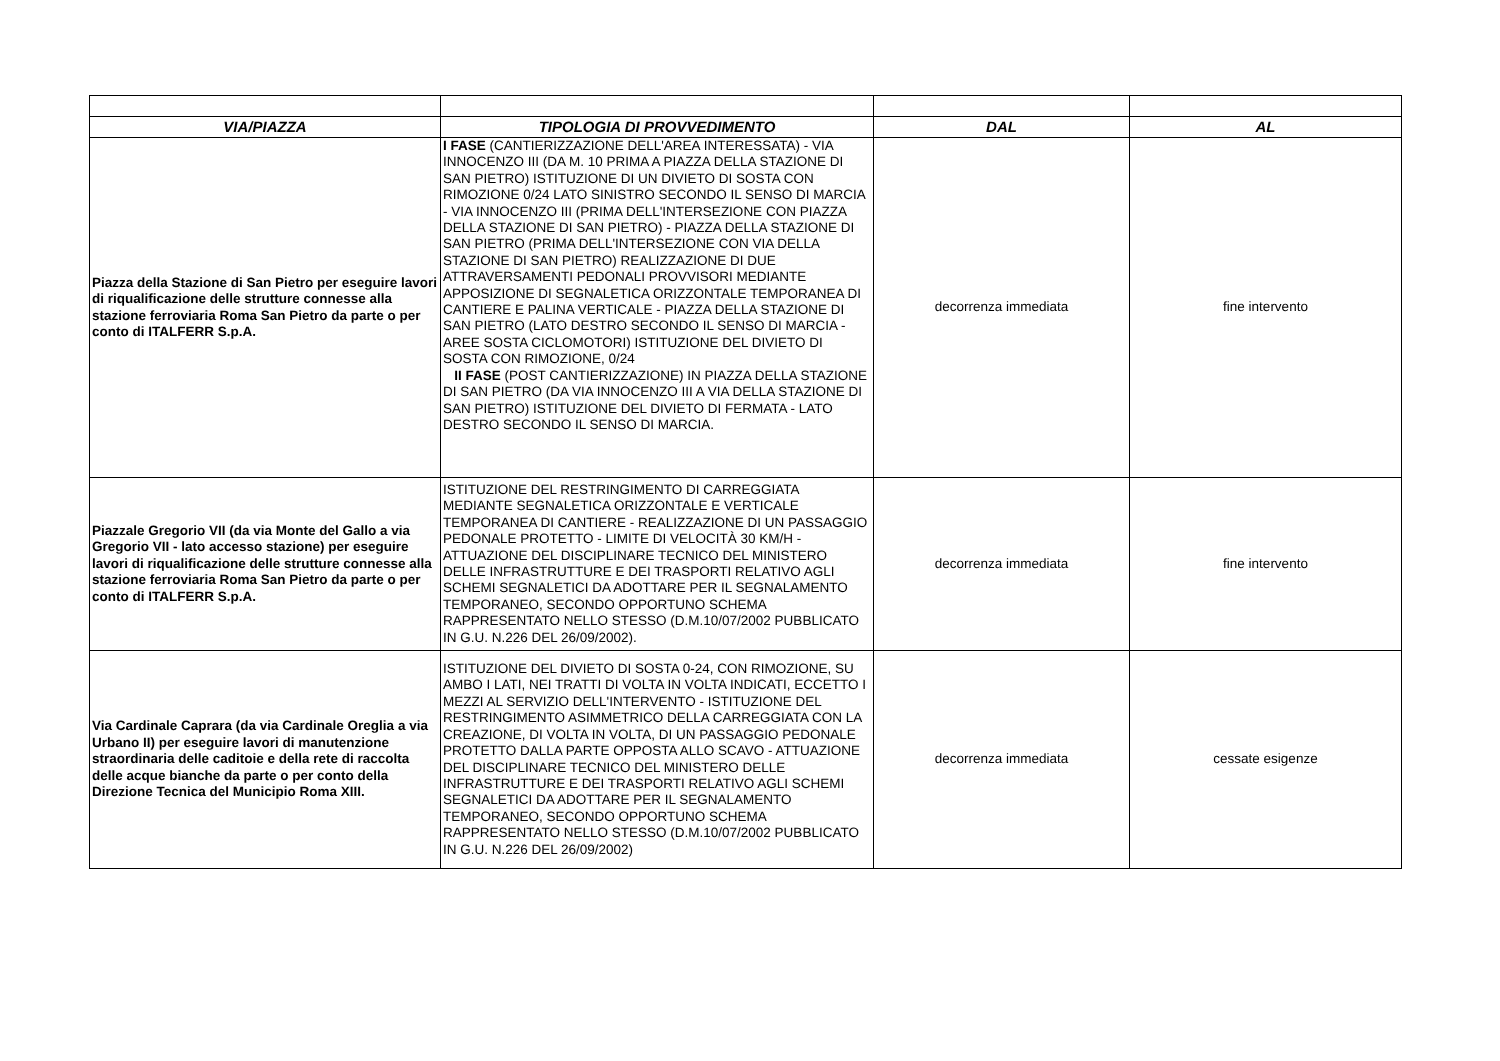| VIA/PIAZZA | TIPOLOGIA DI PROVVEDIMENTO | DAL | AL |
| --- | --- | --- | --- |
| Piazza della Stazione di San Pietro per eseguire lavori di riqualificazione delle strutture connesse alla stazione ferroviaria Roma San Pietro da parte o per conto di ITALFERR S.p.A. | I FASE (CANTIERIZZAZIONE DELL'AREA INTERESSATA) - VIA INNOCENZO III (DA M. 10 PRIMA A PIAZZA DELLA STAZIONE DI SAN PIETRO) ISTITUZIONE DI UN DIVIETO DI SOSTA CON RIMOZIONE 0/24 LATO SINISTRO SECONDO IL SENSO DI MARCIA - VIA INNOCENZO III (PRIMA DELL'INTERSEZIONE CON PIAZZA DELLA STAZIONE DI SAN PIETRO) - PIAZZA DELLA STAZIONE DI SAN PIETRO (PRIMA DELL'INTERSEZIONE CON VIA DELLA STAZIONE DI SAN PIETRO) REALIZZAZIONE DI DUE ATTRAVERSAMENTI PEDONALI PROVVISORI MEDIANTE APPOSIZIONE DI SEGNALETICA ORIZZONTALE TEMPORANEA DI CANTIERE E PALINA VERTICALE - PIAZZA DELLA STAZIONE DI SAN PIETRO (LATO DESTRO SECONDO IL SENSO DI MARCIA - AREE SOSTA CICLOMOTORI) ISTITUZIONE DEL DIVIETO DI SOSTA CON RIMOZIONE, 0/24 II FASE (POST CANTIERIZZAZIONE) IN PIAZZA DELLA STAZIONE DI SAN PIETRO (DA VIA INNOCENZO III A VIA DELLA STAZIONE DI SAN PIETRO) ISTITUZIONE DEL DIVIETO DI FERMATA - LATO DESTRO SECONDO IL SENSO DI MARCIA. | decorrenza immediata | fine intervento |
| Piazzale Gregorio VII (da via Monte del Gallo a via Gregorio VII - lato accesso stazione) per eseguire lavori di riqualificazione delle strutture connesse alla stazione ferroviaria Roma San Pietro da parte o per conto di ITALFERR S.p.A. | ISTITUZIONE DEL RESTRINGIMENTO DI CARREGGIATA MEDIANTE SEGNALETICA ORIZZONTALE E VERTICALE TEMPORANEA DI CANTIERE - REALIZZAZIONE DI UN PASSAGGIO PEDONALE PROTETTO - LIMITE DI VELOCITÀ 30 KM/H - ATTUAZIONE DEL DISCIPLINARE TECNICO DEL MINISTERO DELLE INFRASTRUTTURE E DEI TRASPORTI RELATIVO AGLI SCHEMI SEGNALETICI DA ADOTTARE PER IL SEGNALAMENTO TEMPORANEO, SECONDO OPPORTUNO SCHEMA RAPPRESENTATO NELLO STESSO (D.M.10/07/2002 PUBBLICATO IN G.U. N.226 DEL 26/09/2002). | decorrenza immediata | fine intervento |
| Via Cardinale Caprara (da via Cardinale Oreglia a via Urbano II) per eseguire lavori di manutenzione straordinaria delle caditoie e della rete di raccolta delle acque bianche da parte o per conto della Direzione Tecnica del Municipio Roma XIII. | ISTITUZIONE DEL DIVIETO DI SOSTA 0-24, CON RIMOZIONE, SU AMBO I LATI, NEI TRATTI DI VOLTA IN VOLTA INDICATI, ECCETTO I MEZZI AL SERVIZIO DELL'INTERVENTO - ISTITUZIONE DEL RESTRINGIMENTO ASIMMETRICO DELLA CARREGGIATA CON LA CREAZIONE, DI VOLTA IN VOLTA, DI UN PASSAGGIO PEDONALE PROTETTO DALLA PARTE OPPOSTA ALLO SCAVO - ATTUAZIONE DEL DISCIPLINARE TECNICO DEL MINISTERO DELLE INFRASTRUTTURE E DEI TRASPORTI RELATIVO AGLI SCHEMI SEGNALETICI DA ADOTTARE PER IL SEGNALAMENTO TEMPORANEO, SECONDO OPPORTUNO SCHEMA RAPPRESENTATO NELLO STESSO (D.M.10/07/2002 PUBBLICATO IN G.U. N.226 DEL 26/09/2002) | decorrenza immediata | cessate esigenze |